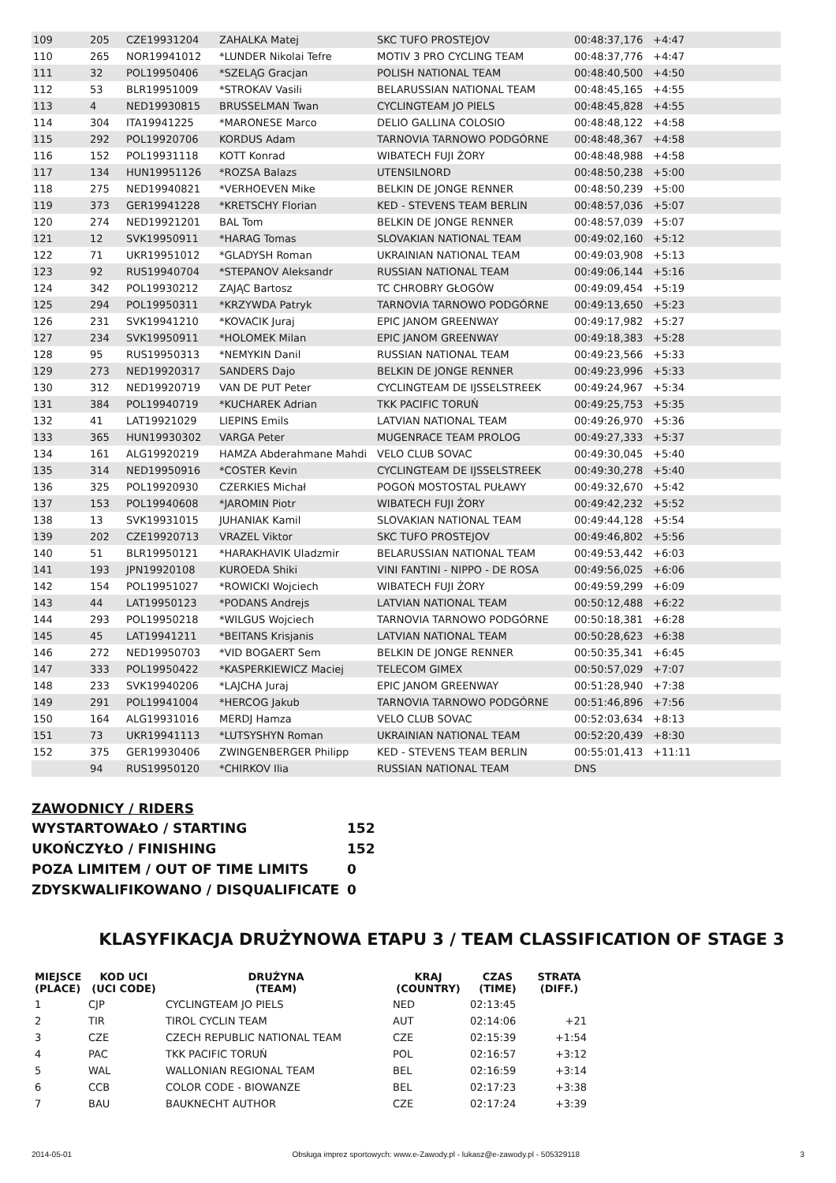| 109 | 205 | CZE19931204 | ZAHALKA Matej | SKC TUFO PROSTEJOV | 00:48:37,176 | +4:47 | | |
| 110 | 265 | NOR19941012 | *LUNDER Nikolai Tefre | MOTIV 3 PRO CYCLING TEAM | 00:48:37,776 | +4:47 | | |
| 111 | 32 | POL19950406 | *SZELĄG Gracjan | POLISH NATIONAL TEAM | 00:48:40,500 | +4:50 | | |
| 112 | 53 | BLR19951009 | *STROKAV Vasili | BELARUSSIAN NATIONAL TEAM | 00:48:45,165 | +4:55 | | |
| 113 | 4 | NED19930815 | BRUSSELMAN Twan | CYCLINGTEAM JO PIELS | 00:48:45,828 | +4:55 | | |
| 114 | 304 | ITA19941225 | *MARONESE Marco | DELIO GALLINA COLOSIO | 00:48:48,122 | +4:58 | | |
| 115 | 292 | POL19920706 | KORDUS Adam | TARNOVIA TARNOWO PODGÓRNE | 00:48:48,367 | +4:58 | | |
| 116 | 152 | POL19931118 | KOTT Konrad | WIBATECH FUJI ŻORY | 00:48:48,988 | +4:58 | | |
| 117 | 134 | HUN19951126 | *ROZSA Balazs | UTENSILNORD | 00:48:50,238 | +5:00 | | |
| 118 | 275 | NED19940821 | *VERHOEVEN Mike | BELKIN DE JONGE RENNER | 00:48:50,239 | +5:00 | | |
| 119 | 373 | GER19941228 | *KRETSCHY Florian | KED - STEVENS TEAM BERLIN | 00:48:57,036 | +5:07 | | |
| 120 | 274 | NED19921201 | BAL Tom | BELKIN DE JONGE RENNER | 00:48:57,039 | +5:07 | | |
| 121 | 12 | SVK19950911 | *HARAG Tomas | SLOVAKIAN NATIONAL TEAM | 00:49:02,160 | +5:12 | | |
| 122 | 71 | UKR19951012 | *GLADYSH Roman | UKRAINIAN NATIONAL TEAM | 00:49:03,908 | +5:13 | | |
| 123 | 92 | RUS19940704 | *STEPANOV Aleksandr | RUSSIAN NATIONAL TEAM | 00:49:06,144 | +5:16 | | |
| 124 | 342 | POL19930212 | ZAJĄC Bartosz | TC CHROBRY GŁOGÓW | 00:49:09,454 | +5:19 | | |
| 125 | 294 | POL19950311 | *KRZYWDA Patryk | TARNOVIA TARNOWO PODGÓRNE | 00:49:13,650 | +5:23 | | |
| 126 | 231 | SVK19941210 | *KOVACIK Juraj | EPIC JANOM GREENWAY | 00:49:17,982 | +5:27 | | |
| 127 | 234 | SVK19950911 | *HOLOMEK Milan | EPIC JANOM GREENWAY | 00:49:18,383 | +5:28 | | |
| 128 | 95 | RUS19950313 | *NEMYKIN Danil | RUSSIAN NATIONAL TEAM | 00:49:23,566 | +5:33 | | |
| 129 | 273 | NED19920317 | SANDERS Dajo | BELKIN DE JONGE RENNER | 00:49:23,996 | +5:33 | | |
| 130 | 312 | NED19920719 | VAN DE PUT Peter | CYCLINGTEAM DE IJSSELSTREEK | 00:49:24,967 | +5:34 | | |
| 131 | 384 | POL19940719 | *KUCHAREK Adrian | TKK PACIFIC TORUŃ | 00:49:25,753 | +5:35 | | |
| 132 | 41 | LAT19921029 | LIEPINS Emils | LATVIAN NATIONAL TEAM | 00:49:26,970 | +5:36 | | |
| 133 | 365 | HUN19930302 | VARGA Peter | MUGENRACE TEAM PROLOG | 00:49:27,333 | +5:37 | | |
| 134 | 161 | ALG19920219 | HAMZA Abderahmane Mahdi | VELO CLUB SOVAC | 00:49:30,045 | +5:40 | | |
| 135 | 314 | NED19950916 | *COSTER Kevin | CYCLINGTEAM DE IJSSELSTREEK | 00:49:30,278 | +5:40 | | |
| 136 | 325 | POL19920930 | CZERKIES Michał | POGOŃ MOSTOSTAL PUŁAWY | 00:49:32,670 | +5:42 | | |
| 137 | 153 | POL19940608 | *JAROMIN Piotr | WIBATECH FUJI ŻORY | 00:49:42,232 | +5:52 | | |
| 138 | 13 | SVK19931015 | JUHANIAK Kamil | SLOVAKIAN NATIONAL TEAM | 00:49:44,128 | +5:54 | | |
| 139 | 202 | CZE19920713 | VRAZEL Viktor | SKC TUFO PROSTEJOV | 00:49:46,802 | +5:56 | | |
| 140 | 51 | BLR19950121 | *HARAKHAVIK Uladzmir | BELARUSSIAN NATIONAL TEAM | 00:49:53,442 | +6:03 | | |
| 141 | 193 | JPN19920108 | KUROEDA Shiki | VINI FANTINI - NIPPO - DE ROSA | 00:49:56,025 | +6:06 | | |
| 142 | 154 | POL19951027 | *ROWICKI Wojciech | WIBATECH FUJI ŻORY | 00:49:59,299 | +6:09 | | |
| 143 | 44 | LAT19950123 | *PODANS Andrejs | LATVIAN NATIONAL TEAM | 00:50:12,488 | +6:22 | | |
| 144 | 293 | POL19950218 | *WILGUS Wojciech | TARNOVIA TARNOWO PODGÓRNE | 00:50:18,381 | +6:28 | | |
| 145 | 45 | LAT19941211 | *BEITANS Krisjanis | LATVIAN NATIONAL TEAM | 00:50:28,623 | +6:38 | | |
| 146 | 272 | NED19950703 | *VID BOGAERT Sem | BELKIN DE JONGE RENNER | 00:50:35,341 | +6:45 | | |
| 147 | 333 | POL19950422 | *KASPERKIEWICZ Maciej | TELECOM GIMEX | 00:50:57,029 | +7:07 | | |
| 148 | 233 | SVK19940206 | *LAJCHA Juraj | EPIC JANOM GREENWAY | 00:51:28,940 | +7:38 | | |
| 149 | 291 | POL19941004 | *HERCOG Jakub | TARNOVIA TARNOWO PODGÓRNE | 00:51:46,896 | +7:56 | | |
| 150 | 164 | ALG19931016 | MERDJ Hamza | VELO CLUB SOVAC | 00:52:03,634 | +8:13 | | |
| 151 | 73 | UKR19941113 | *LUTSYSHYN Roman | UKRAINIAN NATIONAL TEAM | 00:52:20,439 | +8:30 | | |
| 152 | 375 | GER19930406 | ZWINGENBERGER Philipp | KED - STEVENS TEAM BERLIN | 00:55:01,413 | +11:11 | | |
| | 94 | RUS19950120 | *CHIRKOV Ilia | RUSSIAN NATIONAL TEAM | DNS | | | |
ZAWODNICY / RIDERS
| WYSTARTOWAŁO / STARTING | 152 |
| UKOŃCZYŁO / FINISHING | 152 |
| POZA LIMITEM / OUT OF TIME LIMITS | 0 |
| ZDYSKWALIFIKOWANO / DISQUALIFICATE | 0 |
KLASYFIKACJA DRUŻYNOWA ETAPU 3 / TEAM CLASSIFICATION OF STAGE 3
| MIEJSCE (PLACE) | KOD UCI (UCI CODE) | DRUŻYNA (TEAM) | KRAJ (COUNTRY) | CZAS (TIME) | STRATA (DIFF.) |
| --- | --- | --- | --- | --- | --- |
| 1 | CJP | CYCLINGTEAM JO PIELS | NED | 02:13:45 | |
| 2 | TIR | TIROL CYCLIN TEAM | AUT | 02:14:06 | +21 |
| 3 | CZE | CZECH REPUBLIC NATIONAL TEAM | CZE | 02:15:39 | +1:54 |
| 4 | PAC | TKK PACIFIC TORUŃ | POL | 02:16:57 | +3:12 |
| 5 | WAL | WALLONIAN REGIONAL TEAM | BEL | 02:16:59 | +3:14 |
| 6 | CCB | COLOR CODE - BIOWANZE | BEL | 02:17:23 | +3:38 |
| 7 | BAU | BAUKNECHT AUTHOR | CZE | 02:17:24 | +3:39 |
2014-05-01 Obsługa imprez sportowych: www.e-Zawody.pl - lukasz@e-zawody.pl - 505329118 3